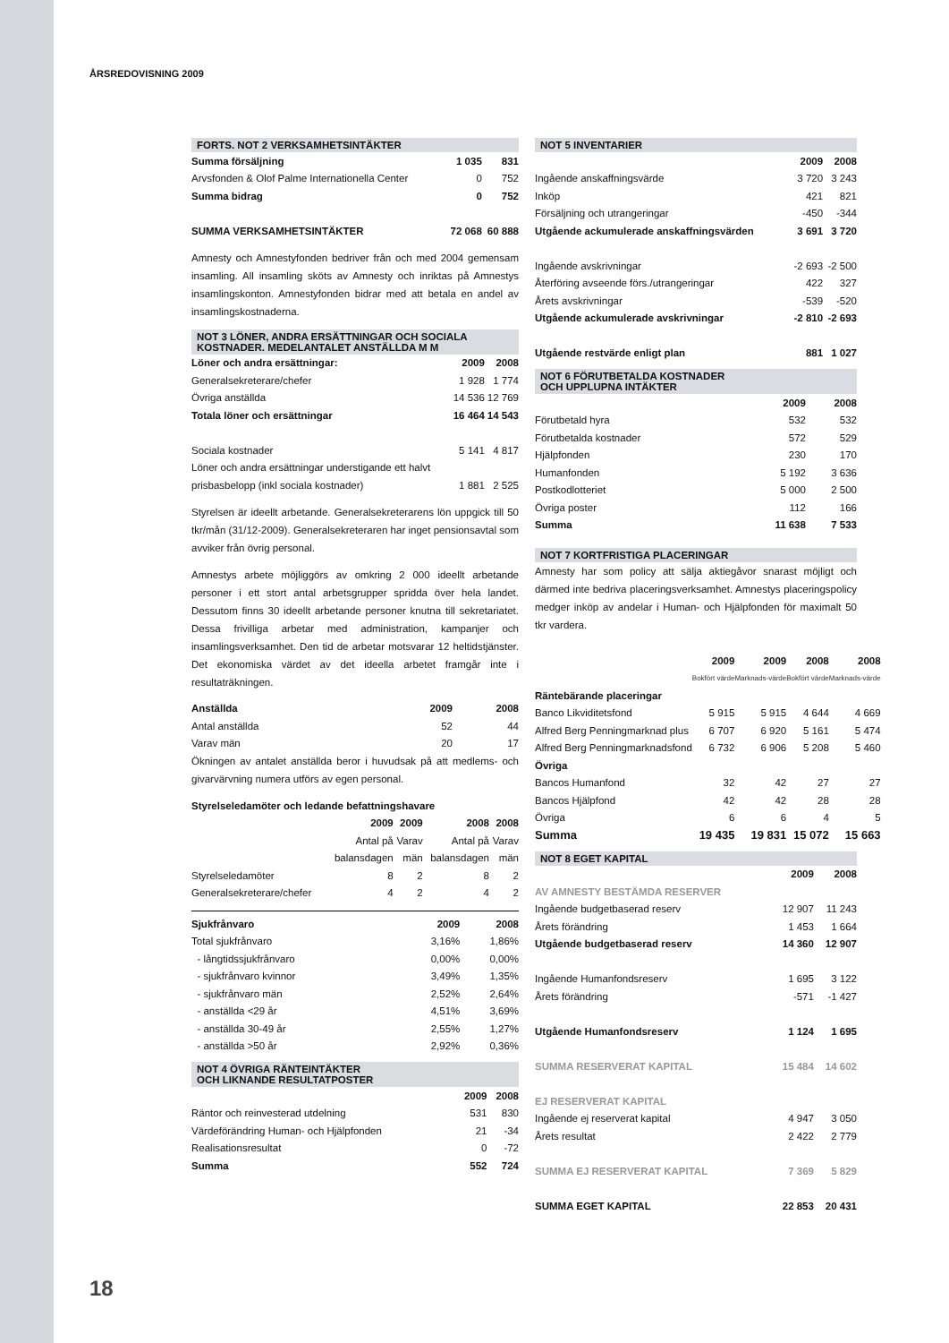ÅRSREDOVISNING 2009
FORTS. NOT 2 VERKSAMHETSINTÄKTER
| Summa försäljning | 1 035 | 831 |
| Arvsfonden & Olof Palme Internationella Center | 0 | 752 |
| Summa bidrag | 0 | 752 |
| SUMMA VERKSAMHETSINTÄKTER | 72 068 | 60 888 |
Amnesty och Amnestyfonden bedriver från och med 2004 gemensam insamling. All insamling sköts av Amnesty och inriktas på Amnestys insamlingskonton. Amnestyfonden bidrar med att betala en andel av insamlingskostnaderna.
NOT 3 LÖNER, ANDRA ERSÄTTNINGAR OCH SOCIALA KOSTNADER. MEDELANTALET ANSTÄLLDA M M
| Löner och andra ersättningar: | 2009 | 2008 |
| Generalsekreterare/chefer | 1 928 | 1 774 |
| Övriga anställda | 14 536 | 12 769 |
| Totala löner och ersättningar | 16 464 | 14 543 |
| Sociala kostnader | 5 141 | 4 817 |
| Löner och andra ersättningar understigande ett halvt | | |
| prisbasbelopp (inkl sociala kostnader) | 1 881 | 2 525 |
Styrelsen är ideellt arbetande. Generalsekreterarens lön uppgick till 50 tkr/mån (31/12-2009). Generalsekreteraren har inget pensionsavtal som avviker från övrig personal.
Amnestys arbete möjliggörs av omkring 2 000 ideellt arbetande personer i ett stort antal arbetsgrupper spridda över hela landet. Dessutom finns 30 ideellt arbetande personer knutna till sekretariatet. Dessa frivilliga arbetar med administration, kampanjer och insamlingsverksamhet. Den tid de arbetar motsvarar 12 heltidstjänster. Det ekonomiska värdet av det ideella arbetet framgår inte i resultaträkningen.
| Anställda | 2009 | 2008 |
| Antal anställda | 52 | 44 |
| Varav män | 20 | 17 |
Ökningen av antalet anställda beror i huvudsak på att medlems- och givarvärvning numera utförs av egen personal.
| Styrelseledamöter och ledande befattningshavare | | | | |
| | 2009 | 2009 | 2008 | 2008 |
| | Antal på | Varav | Antal på | Varav |
| | balansdagen | män | balansdagen | män |
| Styrelseledamöter | 8 | 2 | 8 | 2 |
| Generalsekreterare/chefer | 4 | 2 | 4 | 2 |
| Sjukfrånvaro | 2009 | 2008 |
| Total sjukfrånvaro | 3,16% | 1,86% |
| - långtidssjukfrånvaro | 0,00% | 0,00% |
| - sjukfrånvaro kvinnor | 3,49% | 1,35% |
| - sjukfrånvaro män | 2,52% | 2,64% |
| - anställda <29 år | 4,51% | 3,69% |
| - anställda 30-49 år | 2,55% | 1,27% |
| - anställda >50 år | 2,92% | 0,36% |
NOT 4 ÖVRIGA RÄNTEINTÄKTER
OCH LIKNANDE RESULTATPOSTER
| | 2009 | 2008 |
| Räntor och reinvesterad utdelning | 531 | 830 |
| Värdeförändring Human- och Hjälpfonden | 21 | -34 |
| Realisationsresultat | 0 | -72 |
| Summa | 552 | 724 |
NOT 5 INVENTARIER
| | 2009 | 2008 |
| Ingående anskaffningsvärde | 3 720 | 3 243 |
| Inköp | 421 | 821 |
| Försäljning och utrangeringar | -450 | -344 |
| Utgående ackumulerade anskaffningsvärden | 3 691 | 3 720 |
| Ingående avskrivningar | -2 693 | -2 500 |
| Återföring avseende förs./utrangeringar | 422 | 327 |
| Årets avskrivningar | -539 | -520 |
| Utgående ackumulerade avskrivningar | -2 810 | -2 693 |
| Utgående restvärde enligt plan | 881 | 1 027 |
NOT 6 FÖRUTBETALDA KOSTNADER
OCH UPPLUPNA INTÄKTER
| | 2009 | 2008 |
| Förutbetald hyra | 532 | 532 |
| Förutbetalda kostnader | 572 | 529 |
| Hjälpfonden | 230 | 170 |
| Humanfonden | 5 192 | 3 636 |
| Postkodlotteriet | 5 000 | 2 500 |
| Övriga poster | 112 | 166 |
| Summa | 11 638 | 7 533 |
NOT 7 KORTFRISTIGA PLACERINGAR
Amnesty har som policy att sälja aktiegåvor snarast möjligt och därmed inte bedriva placeringsverksamhet. Amnestys placeringspolicy medger inköp av andelar i Human- och Hjälpfonden för maximalt 50 tkr vardera.
| | 2009 | 2009 | 2008 | 2008 |
| | Bokfört värde | Marknads-värde | Bokfört värde | Marknads-värde |
| Räntebärande placeringar | | | | |
| Banco Likviditetsfond | 5 915 | 5 915 | 4 644 | 4 669 |
| Alfred Berg Penningmarknad plus | 6 707 | 6 920 | 5 161 | 5 474 |
| Alfred Berg Penningmarknadsfond | 6 732 | 6 906 | 5 208 | 5 460 |
| Övriga | | | | |
| Bancos Humanfond | 32 | 42 | 27 | 27 |
| Bancos Hjälpfond | 42 | 42 | 28 | 28 |
| Övriga | 6 | 6 | 4 | 5 |
| Summa | 19 435 | 19 831 | 15 072 | 15 663 |
NOT 8 EGET KAPITAL
| | 2009 | 2008 |
| AV AMNESTY BESTÄMDA RESERVER | | |
| Ingående budgetbaserad reserv | 12 907 | 11 243 |
| Årets förändring | 1 453 | 1 664 |
| Utgående budgetbaserad reserv | 14 360 | 12 907 |
| Ingående Humanfondsreserv | 1 695 | 3 122 |
| Årets förändring | -571 | -1 427 |
| Utgående Humanfondsreserv | 1 124 | 1 695 |
| SUMMA RESERVERAT KAPITAL | 15 484 | 14 602 |
| EJ RESERVERAT KAPITAL | | |
| Ingående ej reserverat kapital | 4 947 | 3 050 |
| Årets resultat | 2 422 | 2 779 |
| SUMMA EJ RESERVERAT KAPITAL | 7 369 | 5 829 |
| SUMMA EGET KAPITAL | 22 853 | 20 431 |
18